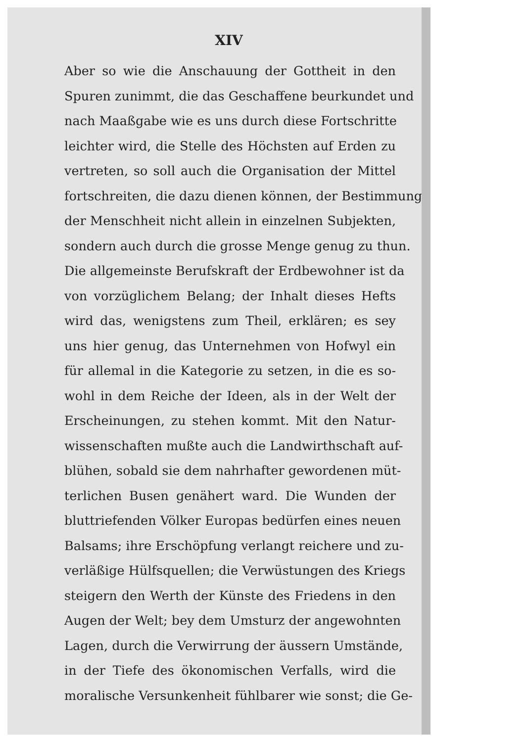XIV
Aber so wie die Anschauung der Gottheit in den
Spuren zunimmt, die das Geschaffene beurkundet und
nach Maaßgabe wie es uns durch diese Fortschritte
leichter wird, die Stelle des Höchsten auf Erden zu
vertreten, so soll auch die Organisation der Mittel
fortschreiten, die dazu dienen können, der Bestimmung
der Menschheit nicht allein in einzelnen Subjekten,
sondern auch durch die grosse Menge genug zu thun.
Die allgemeinste Berufskraft der Erdbewohner ist da
von vorzüglichem Belang; der Inhalt dieses Hefts
wird das, wenigstens zum Theil, erklären; es sey
uns hier genug, das Unternehmen von Hofwyl ein
für allemal in die Kategorie zu setzen, in die es so-
wohl in dem Reiche der Ideen, als in der Welt der
Erscheinungen, zu stehen kommt. Mit den Natur-
wissenschaften mußte auch die Landwirthschaft auf-
blühen, sobald sie dem nahrhafter gewordenen müt-
terlichen Busen genähert ward. Die Wunden der
bluttriefenden Völker Europas bedürfen eines neuen
Balsams; ihre Erschöpfung verlangt reichere und zu-
verläßige Hülfsquellen; die Verwüstungen des Kriegs
steigern den Werth der Künste des Friedens in den
Augen der Welt; bey dem Umsturz der angewohnten
Lagen, durch die Verwirrung der äussern Umstände,
in der Tiefe des ökonomischen Verfalls, wird die
moralische Versunkenheit fühlbarer wie sonst; die Ge-